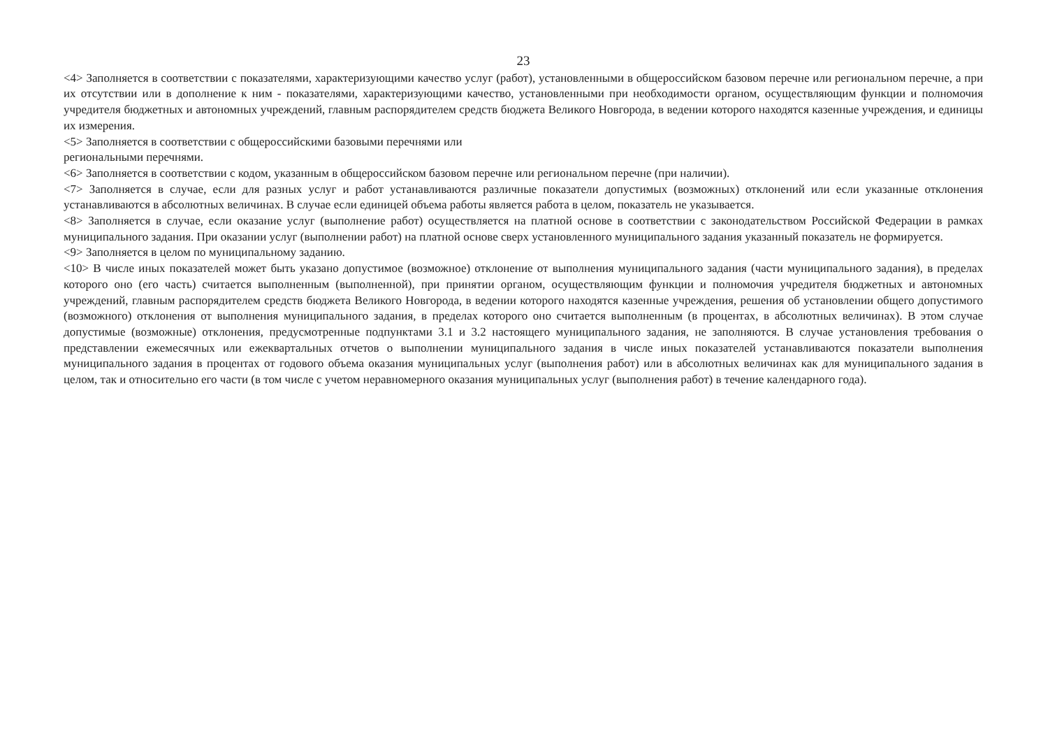23
<4> Заполняется в соответствии с показателями, характеризующими качество услуг (работ), установленными в общероссийском базовом перечне или региональном перечне, а при их отсутствии или в дополнение к ним - показателями, характеризующими качество, установленными при необходимости органом, осуществляющим функции и полномочия учредителя бюджетных и автономных учреждений, главным распорядителем средств бюджета Великого Новгорода, в ведении которого находятся казенные учреждения, и единицы их измерения.
<5> Заполняется в соответствии с общероссийскими базовыми перечнями или
региональными перечнями.
<6> Заполняется в соответствии с кодом, указанным в общероссийском базовом перечне или региональном перечне (при наличии).
<7> Заполняется в случае, если для разных услуг и работ устанавливаются различные показатели допустимых (возможных) отклонений или если указанные отклонения устанавливаются в абсолютных величинах. В случае если единицей объема работы является работа в целом, показатель не указывается.
<8> Заполняется в случае, если оказание услуг (выполнение работ) осуществляется на платной основе в соответствии с законодательством Российской Федерации в рамках муниципального задания. При оказании услуг (выполнении работ) на платной основе сверх установленного муниципального задания указанный показатель не формируется.
<9> Заполняется в целом по муниципальному заданию.
<10> В числе иных показателей может быть указано допустимое (возможное) отклонение от выполнения муниципального задания (части муниципального задания), в пределах которого оно (его часть) считается выполненным (выполненной), при принятии органом, осуществляющим функции и полномочия учредителя бюджетных и автономных учреждений, главным распорядителем средств бюджета Великого Новгорода, в ведении которого находятся казенные учреждения, решения об установлении общего допустимого (возможного) отклонения от выполнения муниципального задания, в пределах которого оно считается выполненным (в процентах, в абсолютных величинах). В этом случае допустимые (возможные) отклонения, предусмотренные подпунктами 3.1 и 3.2 настоящего муниципального задания, не заполняются. В случае установления требования о представлении ежемесячных или ежеквартальных отчетов о выполнении муниципального задания в числе иных показателей устанавливаются показатели выполнения муниципального задания в процентах от годового объема оказания муниципальных услуг (выполнения работ) или в абсолютных величинах как для муниципального задания в целом, так и относительно его части (в том числе с учетом неравномерного оказания муниципальных услуг (выполнения работ) в течение календарного года).